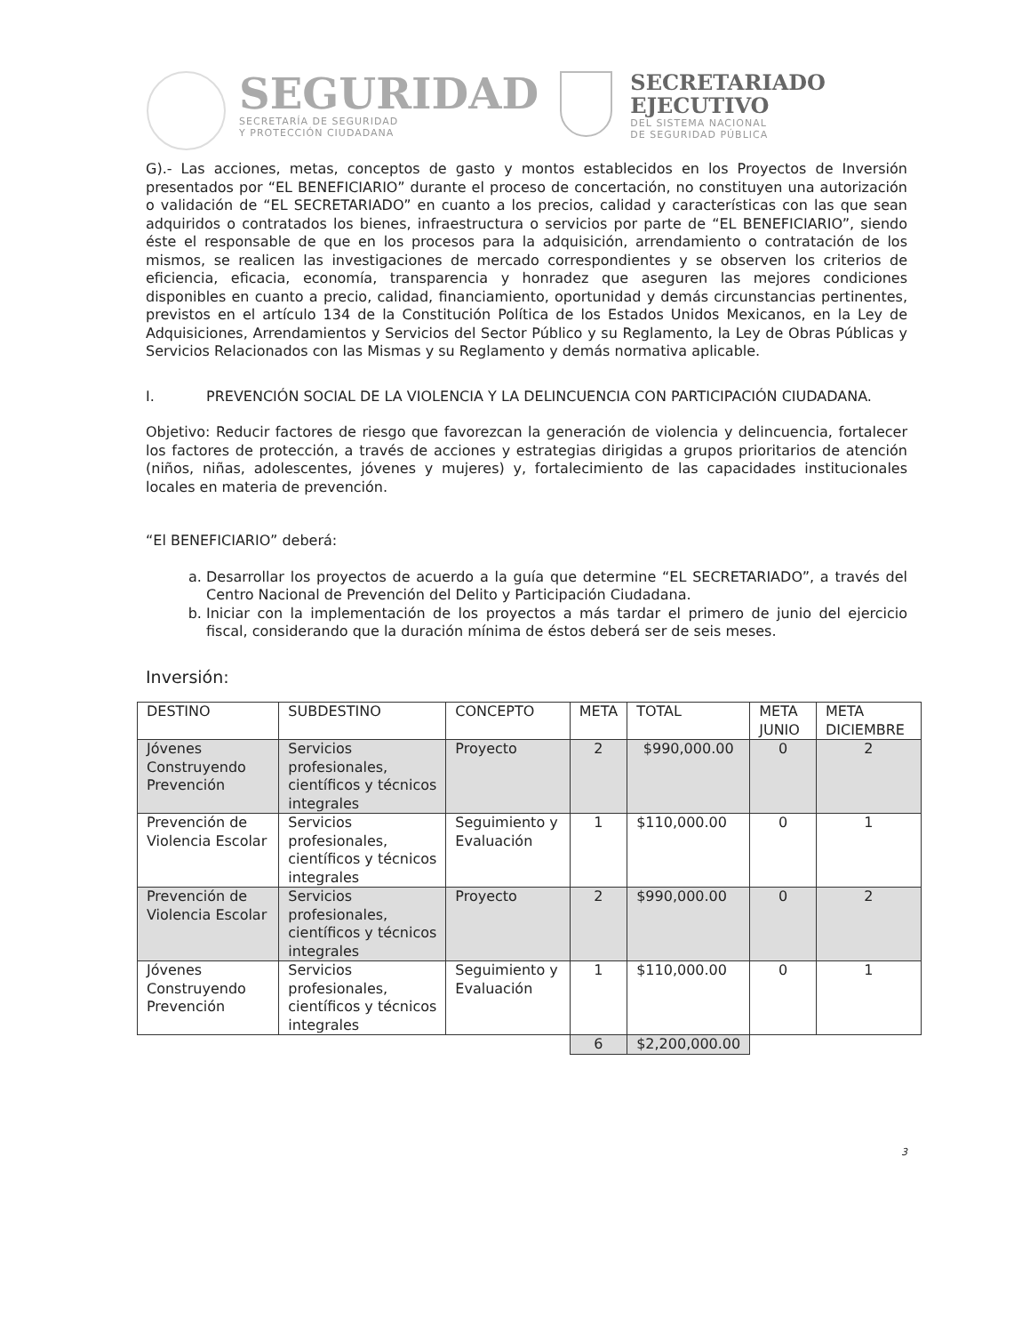SEGURIDAD
SECRETARÍA DE SEGURIDAD
Y PROTECCIÓN CIUDADANA
SECRETARIADO
EJECUTIVO
DEL SISTEMA NACIONAL
DE SEGURIDAD PÚBLICA
G).- Las acciones, metas, conceptos de gasto y montos establecidos en los Proyectos de Inversión presentados por “EL BENEFICIARIO” durante el proceso de concertación, no constituyen una autorización o validación de “EL SECRETARIADO” en cuanto a los precios, calidad y características con las que sean adquiridos o contratados los bienes, infraestructura o servicios por parte de “EL BENEFICIARIO”, siendo éste el responsable de que en los procesos para la adquisición, arrendamiento o contratación de los mismos, se realicen las investigaciones de mercado correspondientes y se observen los criterios de eficiencia, eficacia, economía, transparencia y honradez que aseguren las mejores condiciones disponibles en cuanto a precio, calidad, financiamiento, oportunidad y demás circunstancias pertinentes, previstos en el artículo 134 de la Constitución Política de los Estados Unidos Mexicanos, en la Ley de Adquisiciones, Arrendamientos y Servicios del Sector Público y su Reglamento, la Ley de Obras Públicas y Servicios Relacionados con las Mismas y su Reglamento y demás normativa aplicable.
I. PREVENCIÓN SOCIAL DE LA VIOLENCIA Y LA DELINCUENCIA CON PARTICIPACIÓN CIUDADANA.
Objetivo: Reducir factores de riesgo que favorezcan la generación de violencia y delincuencia, fortalecer los factores de protección, a través de acciones y estrategias dirigidas a grupos prioritarios de atención (niños, niñas, adolescentes, jóvenes y mujeres) y, fortalecimiento de las capacidades institucionales locales en materia de prevención.
“El BENEFICIARIO” deberá:
a. Desarrollar los proyectos de acuerdo a la guía que determine “EL SECRETARIADO”, a través del Centro Nacional de Prevención del Delito y Participación Ciudadana.
b. Iniciar con la implementación de los proyectos a más tardar el primero de junio del ejercicio fiscal, considerando que la duración mínima de éstos deberá ser de seis meses.
Inversión:
| DESTINO | SUBDESTINO | CONCEPTO | META | TOTAL | META JUNIO | META DICIEMBRE |
| --- | --- | --- | --- | --- | --- | --- |
| Jóvenes Construyendo Prevención | Servicios profesionales, científicos y técnicos integrales | Proyecto | 2 | $990,000.00 | 0 | 2 |
| Prevención de Violencia Escolar | Servicios profesionales, científicos y técnicos integrales | Seguimiento y Evaluación | 1 | $110,000.00 | 0 | 1 |
| Prevención de Violencia Escolar | Servicios profesionales, científicos y técnicos integrales | Proyecto | 2 | $990,000.00 | 0 | 2 |
| Jóvenes Construyendo Prevención | Servicios profesionales, científicos y técnicos integrales | Seguimiento y Evaluación | 1 | $110,000.00 | 0 | 1 |
| | | | 6 | $2,200,000.00 | | |
3